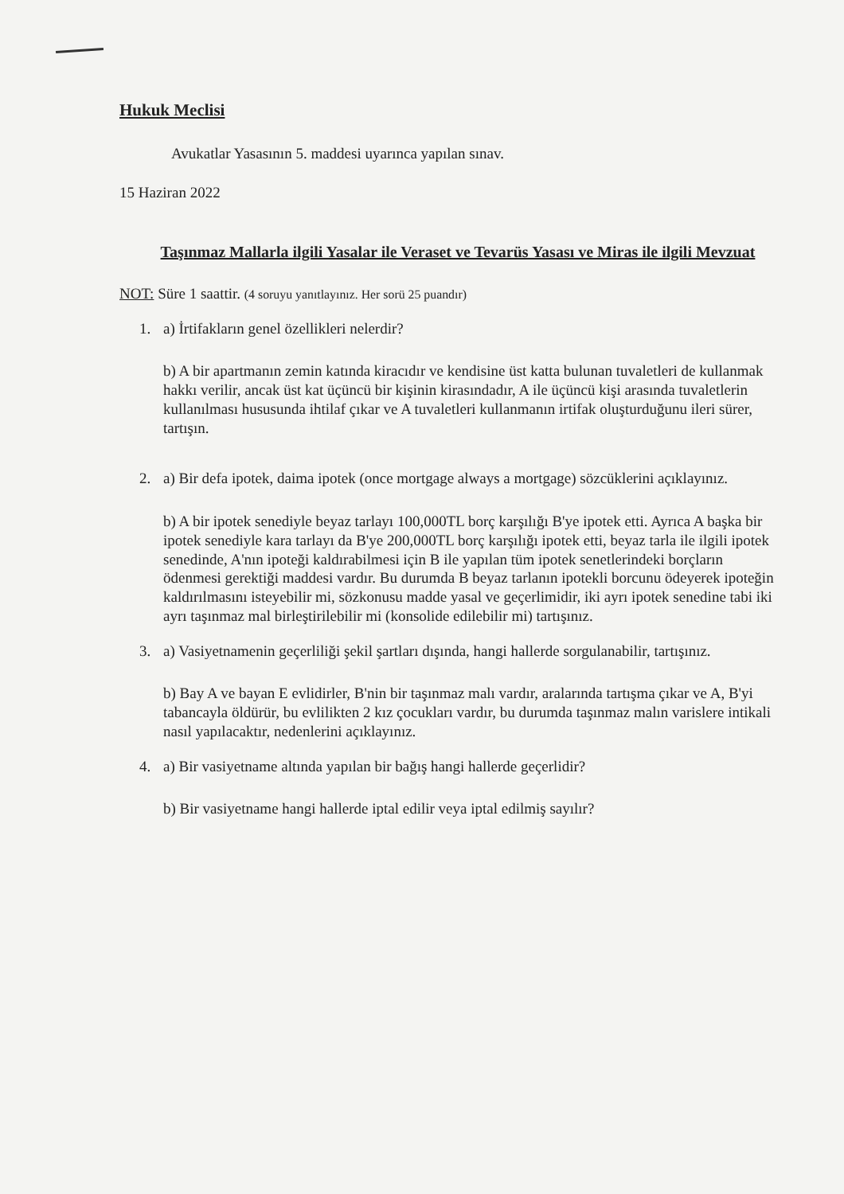Hukuk Meclisi
Avukatlar Yasasının 5. maddesi uyarınca yapılan sınav.
15 Haziran 2022
Taşınmaz Mallarla ilgili Yasalar ile Veraset ve Tevarüs Yasası ve Miras ile ilgili Mevzuat
NOT: Süre 1 saattir. (4 soruyu yanıtlayınız. Her sorü 25 puandır)
1. a) İrtifakların genel özellikleri nelerdir?
b) A bir apartmanın zemin katında kiracıdır ve kendisine üst katta bulunan tuvaletleri de kullanmak hakkı verilir, ancak üst kat üçüncü bir kişinin kirasındadır, A ile üçüncü kişi arasında tuvaletlerin kullanılması hususunda ihtilaf çıkar ve A tuvaletleri kullanmanın irtifak oluşturduğunu ileri sürer, tartışın.
2. a) Bir defa ipotek, daima ipotek (once mortgage always a mortgage) sözcüklerini açıklayınız.
b) A bir ipotek senediyle beyaz tarlayı 100,000TL borç karşılığı B'ye ipotek etti. Ayrıca A başka bir ipotek senediyle kara tarlayı da B'ye 200,000TL borç karşılığı ipotek etti, beyaz tarla ile ilgili ipotek senedinde, A'nın ipoteği kaldırabilmesi için B ile yapılan tüm ipotek senetlerindeki borçların ödenmesi gerektiği maddesi vardır. Bu durumda B beyaz tarlanın ipotekli borcunu ödeyerek ipoteğin kaldırılmasını isteyebilir mi, sözkonusu madde yasal ve geçerlimidir, iki ayrı ipotek senedine tabi iki ayrı taşınmaz mal birleştirilebilir mi (konsolide edilebilir mi) tartışınız.
3. a) Vasiyetnamenin geçerliliği şekil şartları dışında, hangi hallerde sorgulanabilir, tartışınız.
b) Bay A ve bayan E evlidirler, B'nin bir taşınmaz malı vardır, aralarında tartışma çıkar ve A, B'yi tabancayla öldürür, bu evlilikten 2 kız çocukları vardır, bu durumda taşınmaz malın varislere intikali nasıl yapılacaktır, nedenlerini açıklayınız.
4. a) Bir vasiyetname altında yapılan bir bağış hangi hallerde geçerlidir?
b) Bir vasiyetname hangi hallerde iptal edilir veya iptal edilmiş sayılır?